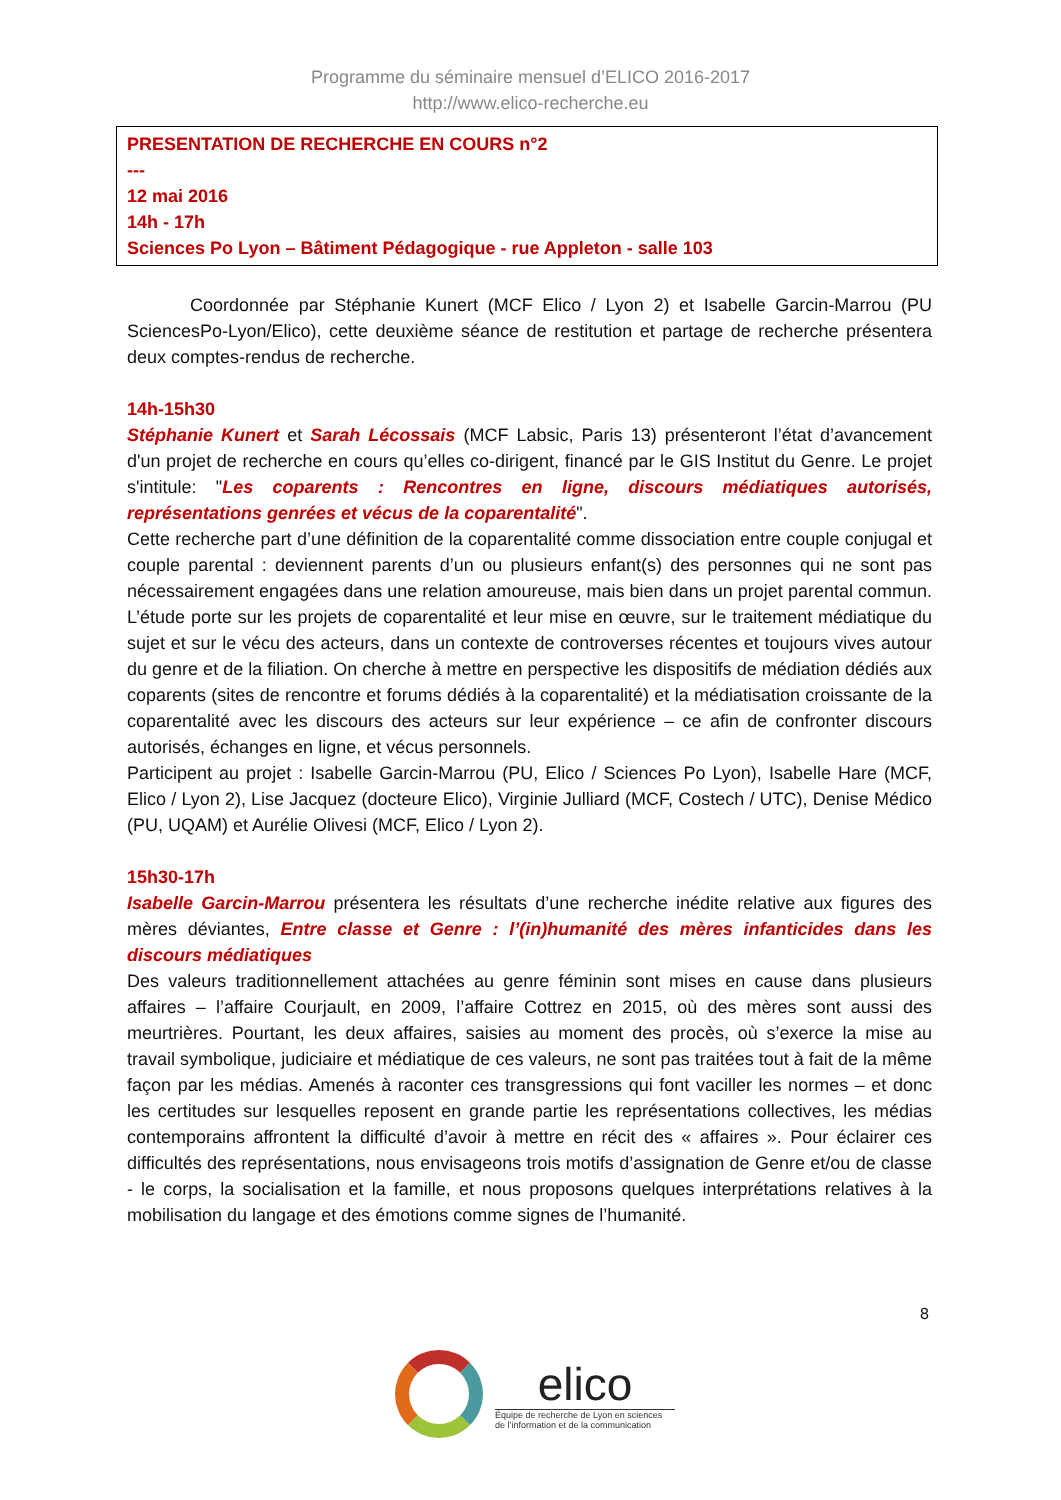Programme du séminaire mensuel d’ELICO 2016-2017
http://www.elico-recherche.eu
PRESENTATION DE RECHERCHE EN COURS n°2
---
12 mai 2016
14h - 17h
Sciences Po Lyon – Bâtiment Pédagogique - rue Appleton - salle 103
Coordonnée par Stéphanie Kunert (MCF Elico / Lyon 2) et Isabelle Garcin-Marrou (PU SciencesPo-Lyon/Elico), cette deuxième séance de restitution et partage de recherche présentera deux comptes-rendus de recherche.
14h-15h30
Stéphanie Kunert et Sarah Lécossais (MCF Labsic, Paris 13) présenteront l’état d’avancement d'un projet de recherche en cours qu’elles co-dirigent, financé par le GIS Institut du Genre. Le projet s'intitule: "Les coparents : Rencontres en ligne, discours médiatiques autorisés, représentations genrées et vécus de la coparentalité".
Cette recherche part d’une définition de la coparentalité comme dissociation entre couple conjugal et couple parental : deviennent parents d’un ou plusieurs enfant(s) des personnes qui ne sont pas nécessairement engagées dans une relation amoureuse, mais bien dans un projet parental commun. L’étude porte sur les projets de coparentalité et leur mise en œuvre, sur le traitement médiatique du sujet et sur le vécu des acteurs, dans un contexte de controverses récentes et toujours vives autour du genre et de la filiation. On cherche à mettre en perspective les dispositifs de médiation dédiés aux coparents (sites de rencontre et forums dédiés à la coparentalité) et la médiatisation croissante de la coparentalité avec les discours des acteurs sur leur expérience – ce afin de confronter discours autorisés, échanges en ligne, et vécus personnels.
Participent au projet : Isabelle Garcin-Marrou (PU, Elico / Sciences Po Lyon), Isabelle Hare (MCF, Elico / Lyon 2), Lise Jacquez (docteure Elico), Virginie Julliard (MCF, Costech / UTC), Denise Médico (PU, UQAM) et Aurélie Olivesi (MCF, Elico / Lyon 2).
15h30-17h
Isabelle Garcin-Marrou présentera les résultats d’une recherche inédite relative aux figures des mères déviantes, Entre classe et Genre : l’(in)humanité des mères infanticides dans les discours médiatiques
Des valeurs traditionnellement attachées au genre féminin sont mises en cause dans plusieurs affaires – l’affaire Courjault, en 2009, l’affaire Cottrez en 2015, où des mères sont aussi des meurtrières. Pourtant, les deux affaires, saisies au moment des procès, où s’exerce la mise au travail symbolique, judiciaire et médiatique de ces valeurs, ne sont pas traitées tout à fait de la même façon par les médias. Amenés à raconter ces transgressions qui font vaciller les normes – et donc les certitudes sur lesquelles reposent en grande partie les représentations collectives, les médias contemporains affrontent la difficulté d’avoir à mettre en récit des « affaires ». Pour éclairer ces difficultés des représentations, nous envisageons trois motifs d’assignation de Genre et/ou de classe - le corps, la socialisation et la famille, et nous proposons quelques interprétations relatives à la mobilisation du langage et des émotions comme signes de l’humanité.
8
elico
Équipe de recherche de Lyon en sciences
de l’information et de la communication